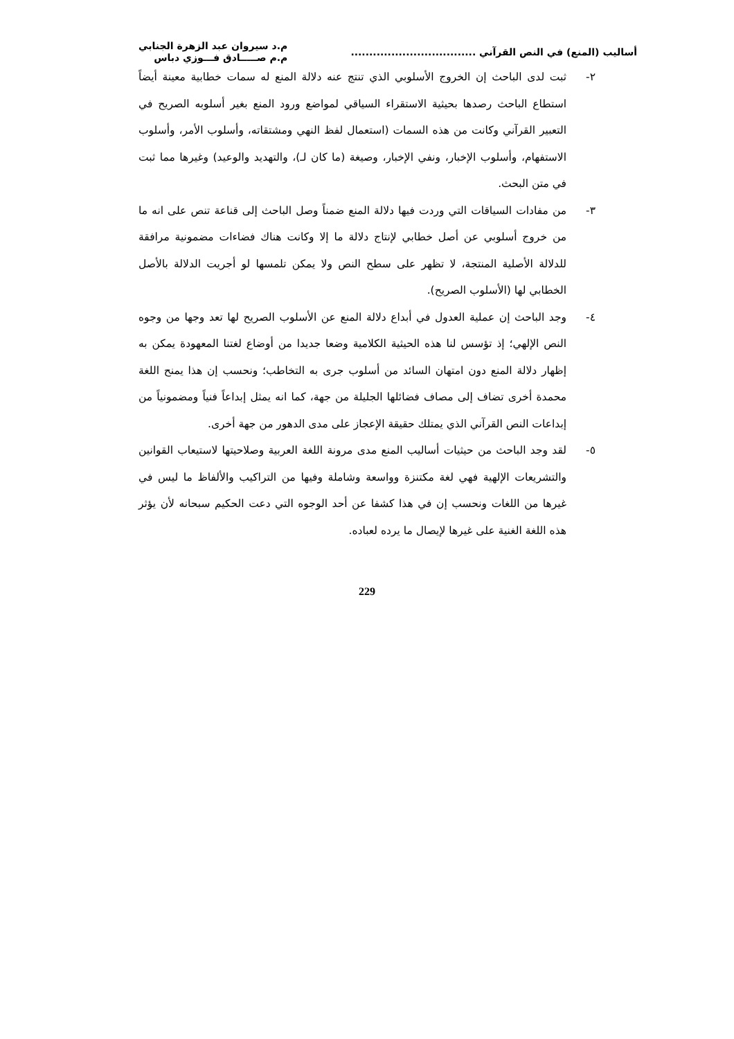أساليب (المنع) في النص القرآني ..................................
م.د سيروان عبد الزهرة الجنابي
م.م صـــــادق فـــوزي دباس
٢- ثبت لدى الباحث إن الخروج الأسلوبي الذي تنتج عنه دلالة المنع له سمات خطابية معينة أيضاً استطاع الباحث رصدها بحيثية الاستقراء السياقي لمواضع ورود المنع بغير أسلوبه الصريح في التعبير القرآني وكانت من هذه السمات (استعمال لفظ النهي ومشتقاته، وأسلوب الأمر، وأسلوب الاستفهام، وأسلوب الإخبار، ونفي الإخبار، وصيغة (ما كان لـ)، والتهديد والوعيد) وغيرها مما ثبت في متن البحث.
٣- من مفادات السياقات التي وردت فيها دلالة المنع ضمناً وصل الباحث إلى قناعة تنص على انه ما من خروج أسلوبي عن أصل خطابي لإنتاج دلالة ما إلا وكانت هناك فضاءات مضمونية مرافقة للدلالة الأصلية المنتجة، لا تظهر على سطح النص ولا يمكن تلمسها لو أجريت الدلالة بالأصل الخطابي لها (الأسلوب الصريح).
٤- وجد الباحث إن عملية العدول في أبداع دلالة المنع عن الأسلوب الصريح لها تعد وجها من وجوه النص الإلهي؛ إذ تؤسس لنا هذه الحيثية الكلامية وضعا جديدا من أوضاع لغتنا المعهودة يمكن به إظهار دلالة المنع دون امتهان السائد من أسلوب جرى به التخاطب؛ ونحسب إن هذا يمنح اللغة محمدة أخرى تضاف إلى مصاف فضائلها الجليلة من جهة، كما انه يمثل إبداعاً فنياً ومضمونياً من إبداعات النص القرآني الذي يمتلك حقيقة الإعجاز على مدى الدهور من جهة أخرى.
٥- لقد وجد الباحث من حيثيات أساليب المنع مدى مرونة اللغة العربية وصلاحيتها لاستيعاب القوانين والتشريعات الإلهية فهي لغة مكتنزة وواسعة وشاملة وفيها من التراكيب والألفاظ ما ليس في غيرها من اللغات ونحسب إن في هذا كشفا عن أحد الوجوه التي دعت الحكيم سبحانه لأن يؤثر هذه اللغة الغنية على غيرها لإيصال ما يرده لعباده.
229